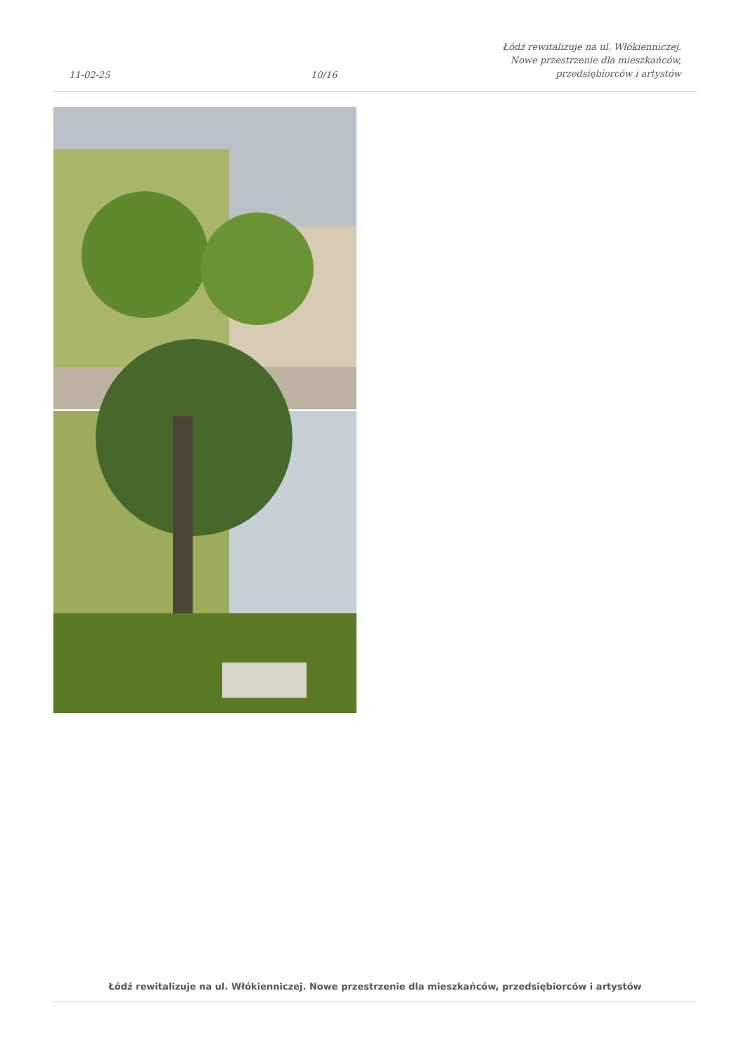11-02-25
10/16
Łódź rewitalizuje na ul. Włókienniczej.
Nowe przestrzenie dla mieszkańców,
przedsiębiorców i artystów
Łódź rewitalizuje na ul. Włókienniczej. Nowe przestrzenie dla mieszkańców, przedsiębiorców i artystów